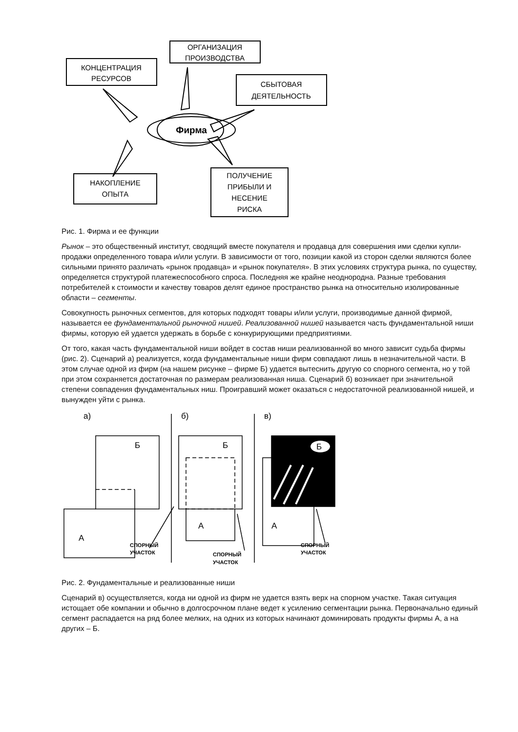КОНЦЕНТРАЦИЯ
РЕСУРСОВ
ОРГАНИЗАЦИЯ
ПРОИЗВОДСТВА
СБЫТОВАЯ
ДЕЯТЕЛЬНОСТЬ
НАКОПЛЕНИЕ
ОПЫТА
ПОЛУЧЕНИЕ
ПРИБЫЛИ И
НЕСЕНИЕ
РИСКА
Фирма
Рис. 1. Фирма и ее функции
Рынок – это общественный институт, сводящий вместе покупателя и продавца для совершения ими сделки купли-продажи определенного товара и/или услуги. В зависимости от того, позиции какой из сторон сделки являются более сильными принято различать «рынок продавца» и «рынок покупателя». В этих условиях структура рынка, по существу, определяется структурой платежеспособного спроса. Последняя же крайне неоднородна. Разные требования потребителей к стоимости и качеству товаров делят единое пространство рынка на относительно изолированные области – сегменты.
Совокупность рыночных сегментов, для которых подходят товары и/или услуги, производимые данной фирмой, называется ее фундаментальной рыночной нишей. Реализованной нишей называется часть фундаментальной ниши фирмы, которую ей удается удержать в борьбе с конкурирующими предприятиями.
От того, какая часть фундаментальной ниши войдет в состав ниши реализованной во много зависит судьба фирмы (рис. 2). Сценарий а) реализуется, когда фундаментальные ниши фирм совпадают лишь в незначительной части. В этом случае одной из фирм (на нашем рисунке – фирме Б) удается вытеснить другую со спорного сегмента, но у той при этом сохраняется достаточная по размерам реализованная ниша. Сценарий б) возникает при значительной степени совпадения фундаментальных ниш. Проигравший может оказаться с недостаточной реализованной нишей, и вынужден уйти с рынка.
а)
б)
в)
Б
Б
Б
А
А
А
СПОРНЫЙ
УЧАСТОК
СПОРНЫЙ
УЧАСТОК
СПОРНЫЙ
УЧАСТОК
Рис. 2. Фундаментальные и реализованные ниши
Сценарий в) осуществляется, когда ни одной из фирм не удается взять верх на спорном участке. Такая ситуация истощает обе компании и обычно в долгосрочном плане ведет к усилению сегментации рынка. Первоначально единый сегмент распадается на ряд более мелких, на одних из которых начинают доминировать продукты фирмы А, а на других – Б.